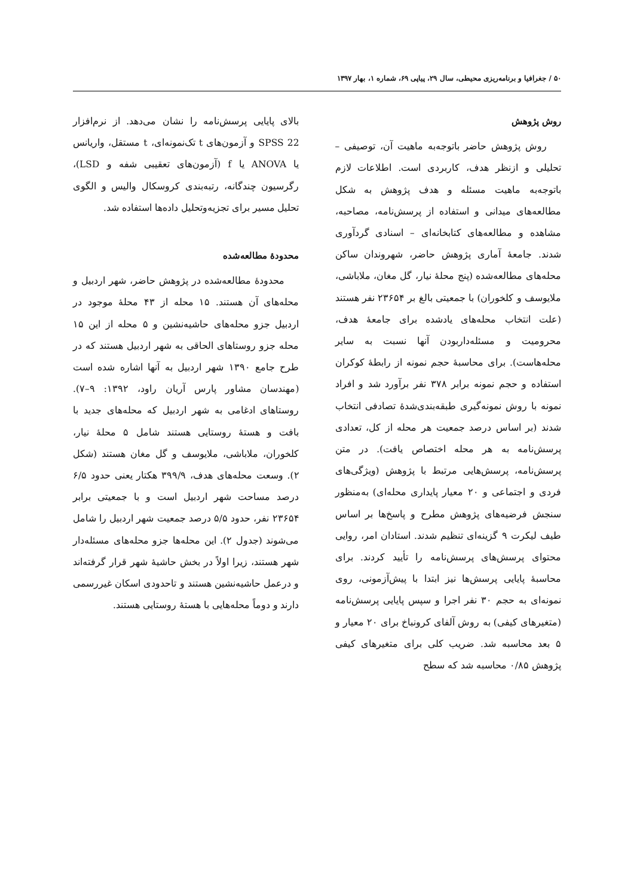۵۰ / جغرافیا و برنامه‌ریزی محیطی، سال ۲۹، پیاپی ۶۹، شماره ۱، بهار ۱۳۹۷
روش پژوهش
روش پژوهش حاضر باتوجه‌به ماهیت آن، توصیفی – تحلیلی و ازنظر هدف، کاربردی است. اطلاعات لازم باتوجه‌به ماهیت مسئله و هدف پژوهش به شکل مطالعه‌های میدانی و استفاده از پرسش‌نامه، مصاحبه، مشاهده و مطالعه‌های کتابخانه‌ای – اسنادی گردآوری شدند. جامعهٔ آماری پژوهش حاضر، شهروندان ساکن محله‌های مطالعه‌شده (پنج محلهٔ نیار، گل مغان، ملاباشی، ملایوسف و کلخوران) با جمعیتی بالغ بر ۲۳۶۵۴ نفر هستند (علت انتخاب محله‌های یادشده برای جامعهٔ هدف، محرومیت و مسئله‌داربودن آنها نسبت به سایر محله‌هاست). برای محاسبهٔ حجم نمونه از رابطهٔ کوکران استفاده و حجم نمونه برابر ۳۷۸ نفر برآورد شد و افراد نمونه با روش نمونه‌گیری طبقه‌بندی‌شدهٔ تصادفی انتخاب شدند (بر اساس درصد جمعیت هر محله از کل، تعدادی پرسش‌نامه به هر محله اختصاص یافت). در متن پرسش‌نامه، پرسش‌هایی مرتبط با پژوهش (ویژگی‌های فردی و اجتماعی و ۲۰ معیار پایداری محله‌ای) به‌منظور سنجش فرضیه‌های پژوهش مطرح و پاسخ‌ها بر اساس طیف لیکرت ۹ گزینه‌ای تنظیم شدند. استادان امر، روایی محتوای پرسش‌های پرسش‌نامه را تأیید کردند. برای محاسبهٔ پایایی پرسش‌ها نیز ابتدا با پیش‌آزمونی، روی نمونه‌ای به حجم ۳۰ نفر اجرا و سپس پایایی پرسش‌نامه (متغیرهای کیفی) به روش آلفای کرونباخ برای ۲۰ معیار و ۵ بعد محاسبه شد. ضریب کلی برای متغیرهای کیفی پژوهش ۰/۸۵ محاسبه شد که سطح
بالای پایایی پرسش‌نامه را نشان می‌دهد. از نرم‌افزار SPSS 22 و آزمون‌های t تک‌نمونه‌ای، t مستقل، واریانس یا ANOVA یا f (آزمون‌های تعقیبی شفه و LSD)، رگرسیون چندگانه، رتبه‌بندی کروسکال والیس و الگوی تحلیل مسیر برای تجزیه‌وتحلیل داده‌ها استفاده شد.
محدودهٔ مطالعه‌شده
محدودهٔ مطالعه‌شده در پژوهش حاضر، شهر اردبیل و محله‌های آن هستند. ۱۵ محله از ۴۳ محلهٔ موجود در اردبیل جزو محله‌های حاشیه‌نشین و ۵ محله از این ۱۵ محله جزو روستاهای الحاقی به شهر اردبیل هستند که در طرح جامع ۱۳۹۰ شهر اردبیل به آنها اشاره شده است (مهندسان مشاور پارس آریان راود، ۱۳۹۲: ۹–۷). روستاهای ادغامی به شهر اردبیل که محله‌های جدید با بافت و هستهٔ روستایی هستند شامل ۵ محلهٔ نیار، کلخوران، ملاباشی، ملایوسف و گل مغان هستند (شکل ۲). وسعت محله‌های هدف، ۳۹۹/۹ هکتار یعنی حدود ۶/۵ درصد مساحت شهر اردبیل است و با جمعیتی برابر ۲۳۶۵۴ نفر، حدود ۵/۵ درصد جمعیت شهر اردبیل را شامل می‌شوند (جدول ۲). این محله‌ها جزو محله‌های مسئله‌دار شهر هستند، زیرا اولاً در بخش حاشیهٔ شهر قرار گرفته‌اند و درعمل حاشیه‌نشین هستند و تاحدودی اسکان غیررسمی دارند و دوماً محله‌هایی با هستهٔ روستایی هستند.